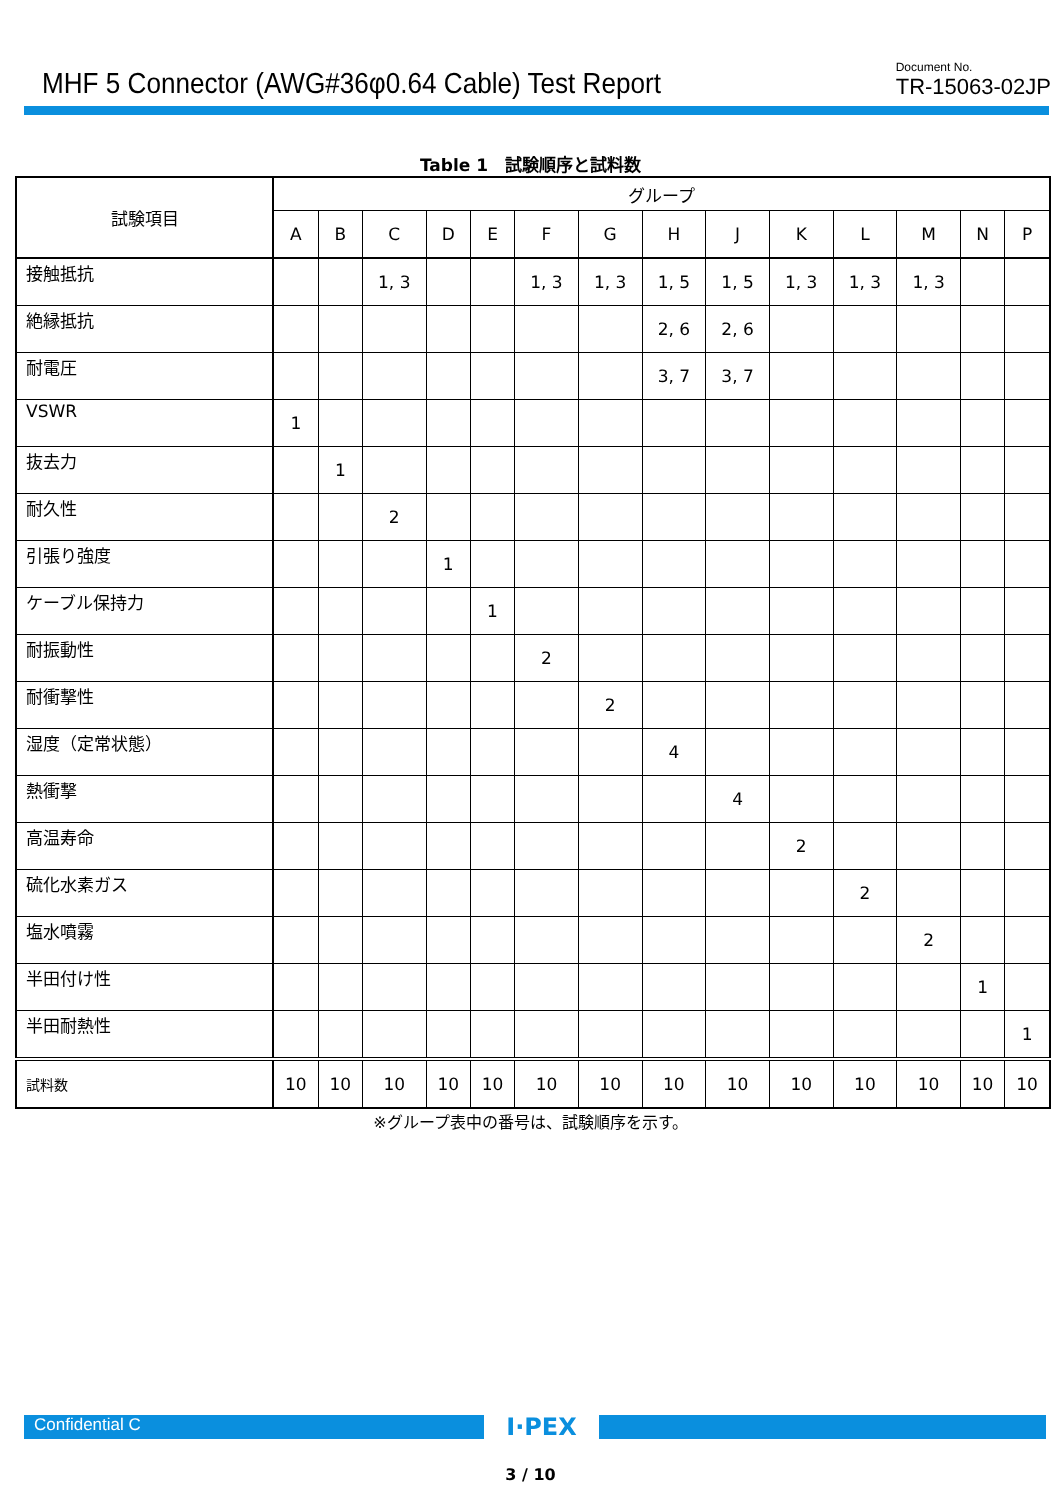MHF 5 Connector (AWG#36φ0.64 Cable) Test Report
Document No.
TR-15063-02JP
Table 1　試験順序と試料数
| 試験項目 | グループ | | | | | | | | | | | | | |
| --- | --- | --- | --- | --- | --- | --- | --- | --- | --- | --- | --- | --- | --- | --- |
| | A | B | C | D | E | F | G | H | J | K | L | M | N | P |
| 接触抵抗 | | | 1, 3 | | | 1, 3 | 1, 3 | 1, 5 | 1, 5 | 1, 3 | 1, 3 | 1, 3 | | |
| 絶縁抵抗 | | | | | | | | 2, 6 | 2, 6 | | | | | |
| 耐電圧 | | | | | | | | 3, 7 | 3, 7 | | | | | |
| VSWR | 1 | | | | | | | | | | | | | |
| 抜去力 | | 1 | | | | | | | | | | | | |
| 耐久性 | | | 2 | | | | | | | | | | | |
| 引張り強度 | | | | 1 | | | | | | | | | | |
| ケーブル保持力 | | | | | 1 | | | | | | | | | |
| 耐振動性 | | | | | | 2 | | | | | | | | |
| 耐衝撃性 | | | | | | | 2 | | | | | | | |
| 湿度（定常状態） | | | | | | | | 4 | | | | | | |
| 熱衝撃 | | | | | | | | | 4 | | | | | |
| 高温寿命 | | | | | | | | | | 2 | | | | |
| 硫化水素ガス | | | | | | | | | | | 2 | | | |
| 塩水噴霧 | | | | | | | | | | | | 2 | | |
| 半田付け性 | | | | | | | | | | | | | 1 | |
| 半田耐熱性 | | | | | | | | | | | | | | 1 |
| 試料数 | 10 | 10 | 10 | 10 | 10 | 10 | 10 | 10 | 10 | 10 | 10 | 10 | 10 | 10 |
※グループ表中の番号は、試験順序を示す。
Confidential C
I·PEX
3 / 10